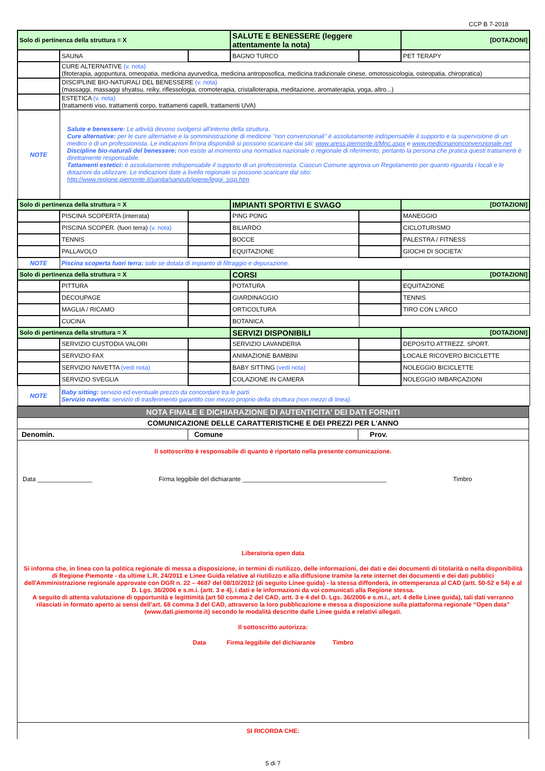CCP B 7-2018
| Solo di pertinenza della struttura = X | | | SALUTE E BENESSERE (leggere attentamente la nota) | | [DOTAZIONI] |
| | SAUNA | | BAGNO TURCO | | PET TERAPY |
| | CURE ALTERNATIVE (v. nota) (fitoterapia, agopuntura, omeopatia, medicina ayurvedica, medicina antroposofica, medicina tradizionale cinese, omotossicologia, osteopatia, chiropratica) | | | | |
| | DISCIPLINE BIO-NATURALI DEL BENESSERE (v. nota) (massaggi, massaggi shyatsu, reiky, riflessologia, cromoterapia, cristalloterapia, meditazione, aromaterapia, yoga, altro...) | | | | |
| | ESTETICA (v. nota) (trattamenti viso, trattamenti corpo, trattamenti capelli, trattamenti UVA) | | | | |
| NOTE | Salute e benessere: Le attività devono svolgersi all'interno della struttura. Cure alternative: per le cure alternative e la somministrazione di medicine "non convenzionali" è assolutamente indispensabile il supporto e la supervisione di un medico o di un professionista. Le indicazioni fin'ora disponibili si possono scaricare dai siti: www.aress.piemonte.it/Mnc.aspx e www.medicinanonconvenzionale.net Discipline bio-naturali del benessere: non esiste al momento una normativa nazionale o regionale di riferimento, pertanto la persona che pratica questi trattamenti è direttamente responsabile. Tattamenti estetici: è assolutamente indispensabile il supporto di un professionista. Ciascun Comune approva un Regolamento per quanto riguarda i locali e le dotazioni da utilizzare. Le indicazioni date a livello regionale si possono scaricare dal sito: http://www.regione.piemonte.it/sanita/sanpub/igiene/leggi_sisp.htm | | | | |
| Solo di pertinenza della struttura = X | | | IMPIANTI SPORTIVI E SVAGO | | [DOTAZIONI] |
| | PISCINA SCOPERTA (interrata) | | PING PONG | | MANEGGIO |
| | PISCINA SCOPER. (fuori terra) (v. nota) | | BILIARDO | | CICLOTURISMO |
| | TENNIS | | BOCCE | | PALESTRA / FITNESS |
| | PALLAVOLO | | EQUITAZIONE | | GIOCHI DI SOCIETA' |
| NOTE | Piscina scoperta fuori terra: solo se dotata di impianto di filtraggio e depurazione. | | | | |
| Solo di pertinenza della struttura = X | | | CORSI | | [DOTAZIONI] |
| | PITTURA | | POTATURA | | EQUITAZIONE |
| | DECOUPAGE | | GIARDINAGGIO | | TENNIS |
| | MAGLIA / RICAMO | | ORTICOLTURA | | TIRO CON L'ARCO |
| | CUCINA | | BOTANICA | | |
| Solo di pertinenza della struttura = X | | | SERVIZI DISPONIBILI | | [DOTAZIONI] |
| | SERVIZIO CUSTODIA VALORI | | SERVIZIO LAVANDERIA | | DEPOSITO ATTREZZ. SPORT. |
| | SERVIZIO FAX | | ANIMAZIONE BAMBINI | | LOCALE RICOVERO BICICLETTE |
| | SERVIZIO NAVETTA (vedi nota) | | BABY SITTING (vedi nota) | | NOLEGGIO BICICLETTE |
| | SERVIZIO SVEGLIA | | COLAZIONE IN CAMERA | | NOLEGGIO IMBARCAZIONI |
| NOTE | Baby sitting: servizio ed eventuale prezzo da concordare tra le parti. Servizio navetta: servizio di trasferimento garantito con mezzo proprio della struttura (non mezzi di linea). | | | | |
| NOTA FINALE E DICHIARAZIONE DI AUTENTICITA' DEI DATI FORNITI | | |
| COMUNICAZIONE DELLE CARATTERISTICHE E DEI PREZZI PER L'ANNO | | |
| Denomin. | Comune | Prov. |
| Il sottoscritto è responsabile di quanto è riportato nella presente comunicazione. Data ________________ Firma leggibile del dichiarante __________________________________________ Timbro Liberatoria open data Si informa che, in linea con la politica regionale di messa a disposizione, in termini di riutilizzo, delle informazioni, dei dati e dei documenti di titolarità o nella disponibilità di Regione Piemonte - da ultime L.R. 24/2011 e Linee Guida relative al riutilizzo e alla diffusione tramite la rete internet dei documenti e dei dati pubblici dell'Amministrazione regionale approvate con DGR n. 22 – 4687 del 08/10/2012 (di seguito Linee guida) - la stessa diffonderà, in ottemperanza al CAD (artt. 50-52 e 54) e al D. Lgs. 36/2006 e s.m.i. (artt. 3 e 4), i dati e le informazioni da voi comunicati alla Regione stessa. A seguito di attenta valutazione di opportunità e legittimità (art 50 comma 2 del CAD, artt. 3 e 4 del D. Lgs. 36/2006 e s.m.i., art. 4 delle Linee guida), tali dati verranno rilasciati in formato aperto ai sensi dell’art. 68 comma 3 del CAD, attraverso la loro pubblicazione e messa a disposizione sulla piattaforma regionale “Open data” (www.dati.piemonte.it) secondo le modalità descritte dalle Linee guida e relativi allegati. Il sottoscritto autorizza: Data Firma leggibile del dichiarante Timbro | | |
| SI RICORDA CHE: | | |
5 di 7